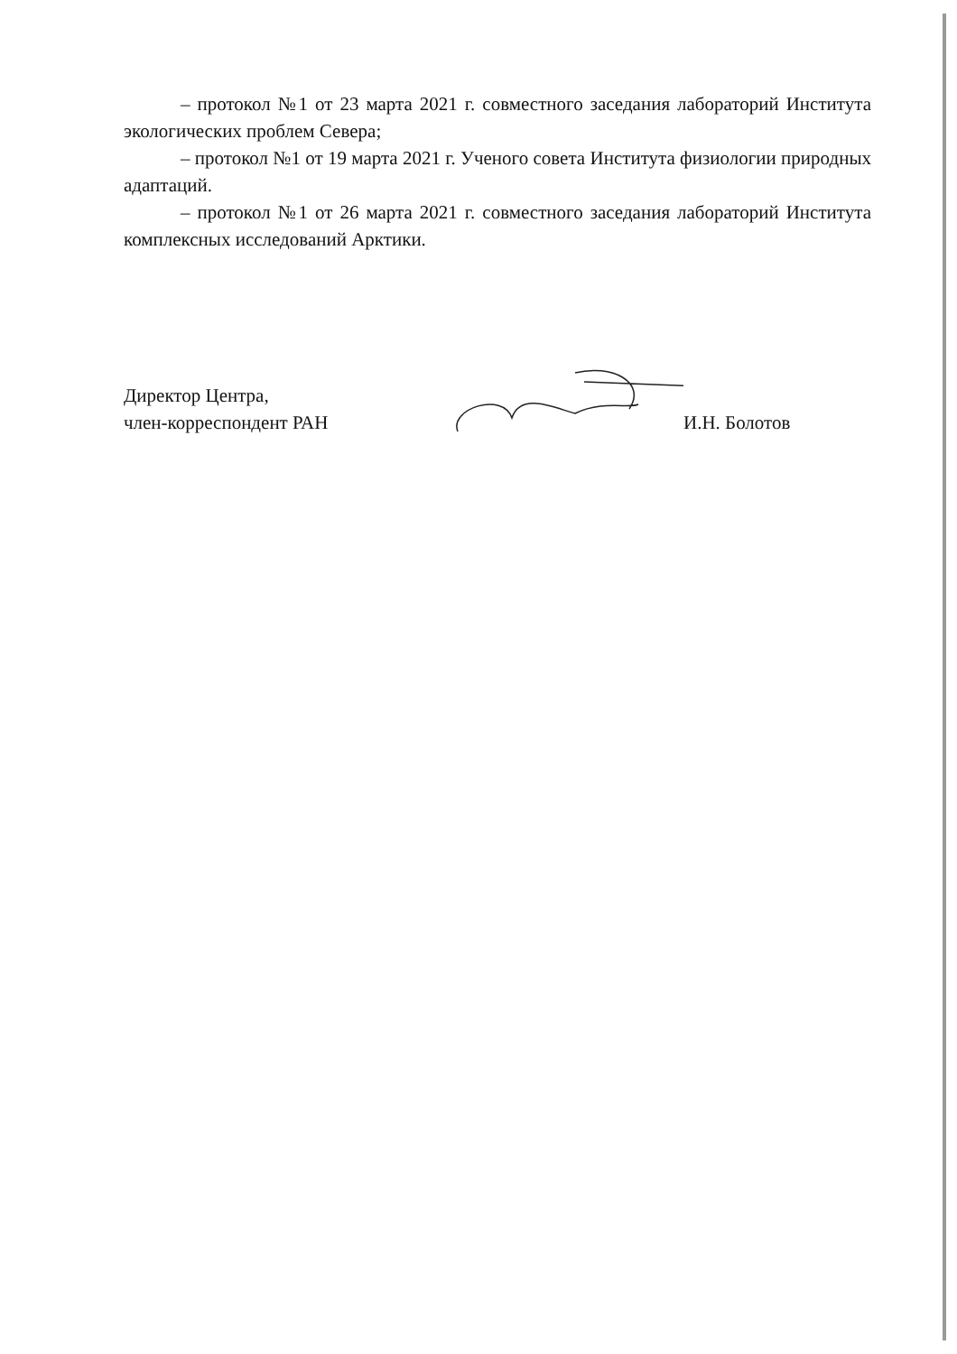– протокол №1 от 23 марта 2021 г. совместного заседания лабораторий Института экологических проблем Севера;
– протокол №1 от 19 марта 2021 г. Ученого совета Института физиологии природных адаптаций.
– протокол №1 от 26 марта 2021 г. совместного заседания лабораторий Института комплексных исследований Арктики.
Директор Центра,
член-корреспондент РАН
И.Н. Болотов